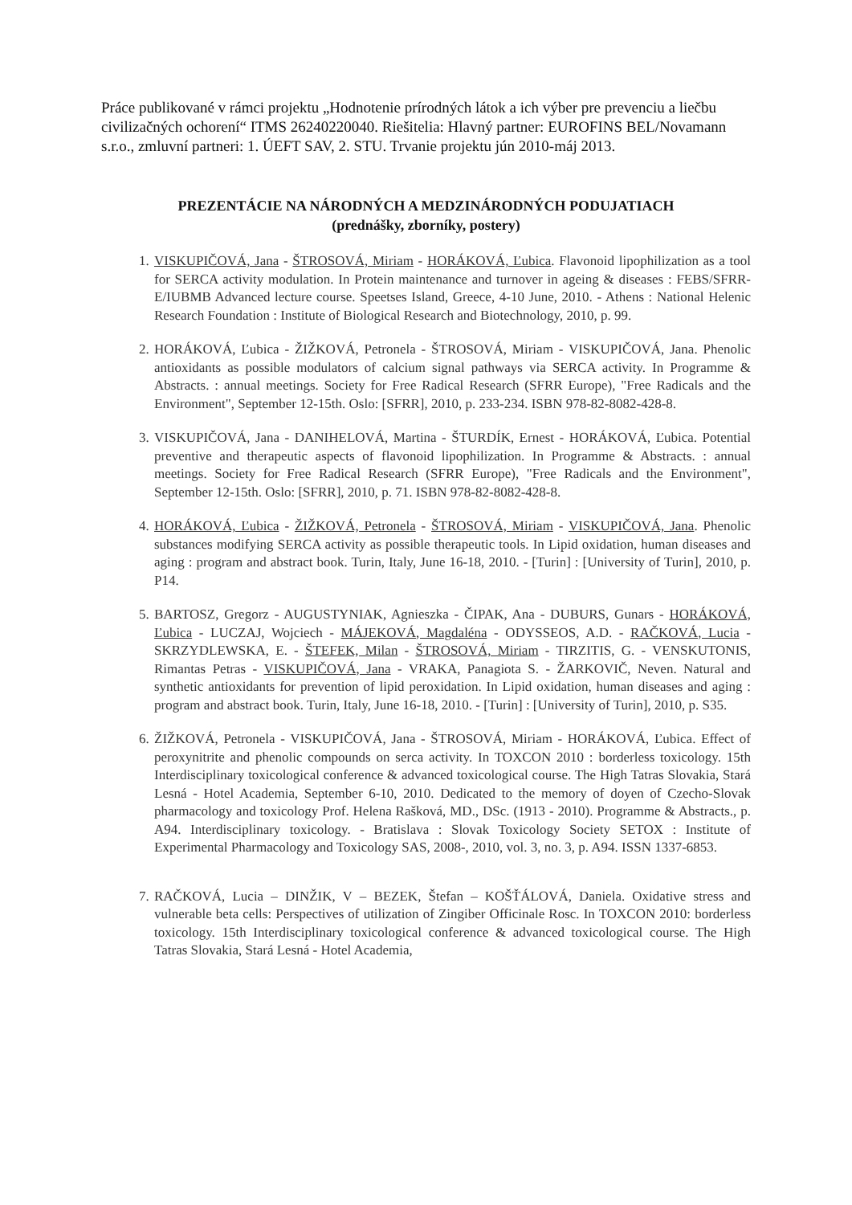Práce publikované v rámci projektu „Hodnotenie prírodných látok a ich výber pre prevenciu a liečbu civilizačných ochorení“ ITMS 26240220040. Riešitelia: Hlavný partner: EUROFINS BEL/Novamann s.r.o., zmluvní partneri: 1. ÚEFT SAV, 2. STU. Trvanie projektu jún 2010-máj 2013.
PREZENTÁCIE NA NÁRODNÝCH A MEDZINÁRODNÝCH PODUJATIACH
(prednášky, zborníky, postery)
1. VISKUPIČOVÁ, Jana - ŠTROSOVÁ, Miriam - HORÁKOVÁ, Ľubica. Flavonoid lipophilization as a tool for SERCA activity modulation. In Protein maintenance and turnover in ageing & diseases : FEBS/SFRR-E/IUBMB Advanced lecture course. Speetses Island, Greece, 4-10 June, 2010. - Athens : National Helenic Research Foundation : Institute of Biological Research and Biotechnology, 2010, p. 99.
2. HORÁKOVÁ, Ľubica - ŽIŽKOVÁ, Petronela - ŠTROSOVÁ, Miriam - VISKUPIČOVÁ, Jana. Phenolic antioxidants as possible modulators of calcium signal pathways via SERCA activity. In Programme & Abstracts. : annual meetings. Society for Free Radical Research (SFRR Europe), "Free Radicals and the Environment", September 12-15th. Oslo: [SFRR], 2010, p. 233-234. ISBN 978-82-8082-428-8.
3. VISKUPIČOVÁ, Jana - DANIHELOVÁ, Martina - ŠTURDÍK, Ernest - HORÁKOVÁ, Ľubica. Potential preventive and therapeutic aspects of flavonoid lipophilization. In Programme & Abstracts. : annual meetings. Society for Free Radical Research (SFRR Europe), "Free Radicals and the Environment", September 12-15th. Oslo: [SFRR], 2010, p. 71. ISBN 978-82-8082-428-8.
4. HORÁKOVÁ, Ľubica - ŽIŽKOVÁ, Petronela - ŠTROSOVÁ, Miriam - VISKUPIČOVÁ, Jana. Phenolic substances modifying SERCA activity as possible therapeutic tools. In Lipid oxidation, human diseases and aging : program and abstract book. Turin, Italy, June 16-18, 2010. - [Turin] : [University of Turin], 2010, p. P14.
5. BARTOSZ, Gregorz - AUGUSTYNIAK, Agnieszka - ČIPAK, Ana - DUBURS, Gunars - HORÁKOVÁ, Ľubica - LUCZAJ, Wojciech - MÁJEKOVÁ, Magdaléna - ODYSSEOS, A.D. - RAČKOVÁ, Lucia - SKRZYDLEWSKA, E. - ŠTEFEK, Milan - ŠTROSOVÁ, Miriam - TIRZITIS, G. - VENSKUTONIS, Rimantas Petras - VISKUPIČOVÁ, Jana - VRAKA, Panagiota S. - ŽARKOVIČ, Neven. Natural and synthetic antioxidants for prevention of lipid peroxidation. In Lipid oxidation, human diseases and aging : program and abstract book. Turin, Italy, June 16-18, 2010. - [Turin] : [University of Turin], 2010, p. S35.
6. ŽIŽKOVÁ, Petronela - VISKUPIČOVÁ, Jana - ŠTROSOVÁ, Miriam - HORÁKOVÁ, Ľubica. Effect of peroxynitrite and phenolic compounds on serca activity. In TOXCON 2010 : borderless toxicology. 15th Interdisciplinary toxicological conference & advanced toxicological course. The High Tatras Slovakia, Stará Lesná - Hotel Academia, September 6-10, 2010. Dedicated to the memory of doyen of Czecho-Slovak pharmacology and toxicology Prof. Helena Rašková, MD., DSc. (1913 - 2010). Programme & Abstracts., p. A94. Interdisciplinary toxicology. - Bratislava : Slovak Toxicology Society SETOX : Institute of Experimental Pharmacology and Toxicology SAS, 2008-, 2010, vol. 3, no. 3, p. A94. ISSN 1337-6853.
7. RAČKOVÁ, Lucia – DINŽIK, V – BEZEK, Štefan – KOŠŤÁLOVÁ, Daniela. Oxidative stress and vulnerable beta cells: Perspectives of utilization of Zingiber Officinale Rosc. In TOXCON 2010: borderless toxicology. 15th Interdisciplinary toxicological conference & advanced toxicological course. The High Tatras Slovakia, Stará Lesná - Hotel Academia,